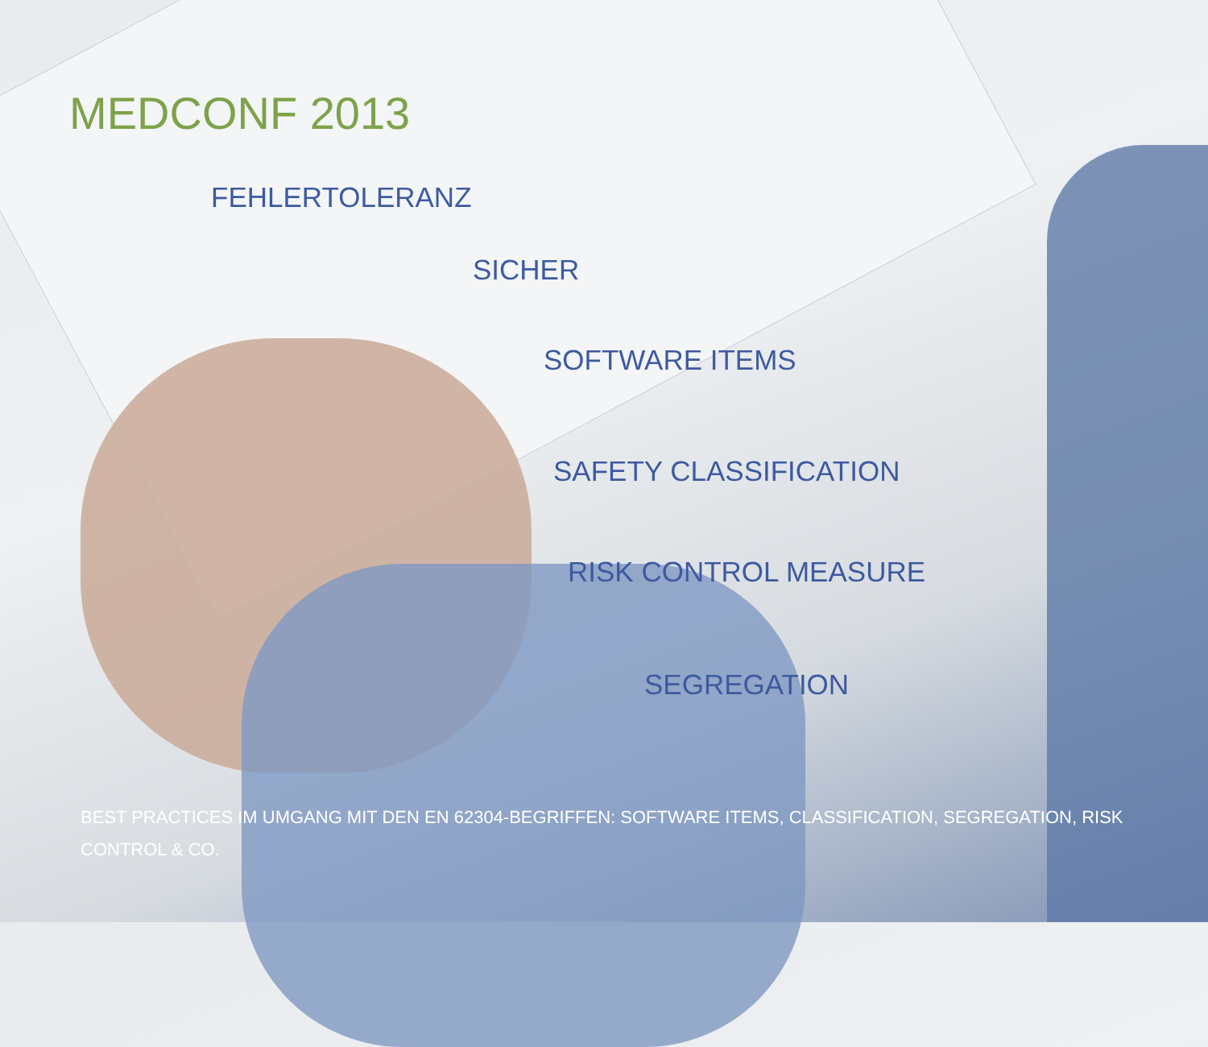MEDCONF 2013
FEHLERTOLERANZ
SICHER
SOFTWARE ITEMS
SAFETY CLASSIFICATION
RISK CONTROL MEASURE
SEGREGATION
BEST PRACTICES IM UMGANG MIT DEN EN 62304-BEGRIFFEN: SOFTWARE ITEMS, CLASSIFICATION, SEGREGATION, RISK CONTROL & CO.